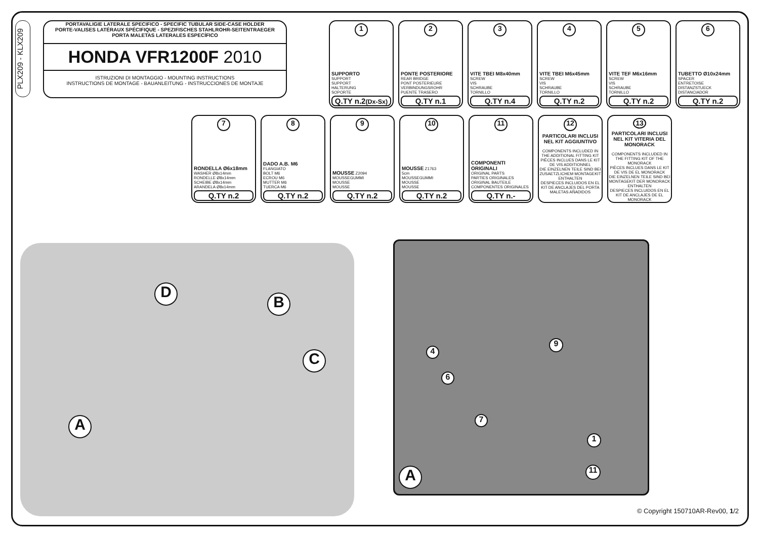PLX209 - KLX209
PORTAVALIGIE LATERALE SPECIFICO - SPECIFIC TUBULAR SIDE-CASE HOLDER
PORTE-VALISES LATÉRAUX SPÉCIFIQUE - SPEZIFISCHES STAHLROHR-SEITENTRAEGER
PORTA MALETAS LATERALES ESPECÍFICO
HONDA VFR1200F 2010
ISTRUZIONI DI MONTAGGIO - MOUNTING INSTRUCTIONS
INSTRUCTIONS DE MONTAGE - BAUANLEITUNG - INSTRUCCIONES DE MONTAJE
1
SUPPORTO
SUPPORT
SUPPORT
HALTERUNG
SOPORTE
Q.TY n.2(Dx-Sx)
2
PONTE POSTERIORE
REAR BRIDGE
PONT POSTERIEURE
VERBINDUNGSROHR
PUENTE TRASERO
Q.TY n.1
3
VITE TBEI M8x40mm
SCREW
VIS
SCHRAUBE
TORNILLO
Q.TY n.4
4
VITE TBEI M6x45mm
SCREW
VIS
SCHRAUBE
TORNILLO
Q.TY n.2
5
VITE TEF M6x16mm
SCREW
VIS
SCHRAUBE
TORNILLO
Q.TY n.2
6
TUBETTO Ø10x24mm
SPACER
ENTRETOISE
DISTANZSTUECK
DISTANCIADOR
Q.TY n.2
7
RONDELLA Ø6x18mm
WASHER Ø8x14mm
RONDELLE Ø8x14mm
SCHEIBE Ø8x14mm
ARANDELA Ø8x14mm
Q.TY n.2
8
DADO A.B. M6
FLANGIATO
BOLT M6
ECROU M6
MUTTER M6
TUERCA M6
Q.TY n.2
9
MOUSSE Z2094
MOUSSEGUMMI
MOUSSE
MOUSSE
Q.TY n.2
10
MOUSSE Z1763
5cm
MOUSSEGUMMI
MOUSSE
MOUSSE
Q.TY n.2
11
COMPONENTI ORIGINALI
ORIGINAL PARTS
PARTIES ORIGINALES
ORIGINAL BAUTEILE
COMPONENTES ORIGINALES
Q.TY n.-
12
PARTICOLARI INCLUSI NEL KIT AGGIUNTIVO
COMPONENTS INCLUDED IN THE ADDITIONAL FITTING KIT
PIÈCES INCLUES DANS LE KIT DE VIS ADDITIONNEL
DIE EINZELNEN TEILE SIND BEI ZUSAETZLICHEM MONTAGEKIT ENTHALTEN
DESPIECES INCLUIDOS EN EL KIT DE ANCLAJES DEL PORTA MALETAS AÑADIDOS
13
PARTICOLARI INCLUSI NEL KIT VITERIA DEL MONORACK
COMPONENTS INCLUDED IN THE FITTING KIT OF THE MONORACK
PIÈCES INCLUES DANS LE KIT DE VIS DE EL MONORACK
DIE EINZELNEN TEILE SIND BEI MONTAGEKIT DER MONORACK ENTHALTEN
DESPIECES INCLUIDOS EN EL KIT DE ANCLAJES DE EL MONORACK
D
B
C
A
4
6
7
9
1
11
A
© Copyright 150710AR-Rev00, 1/2